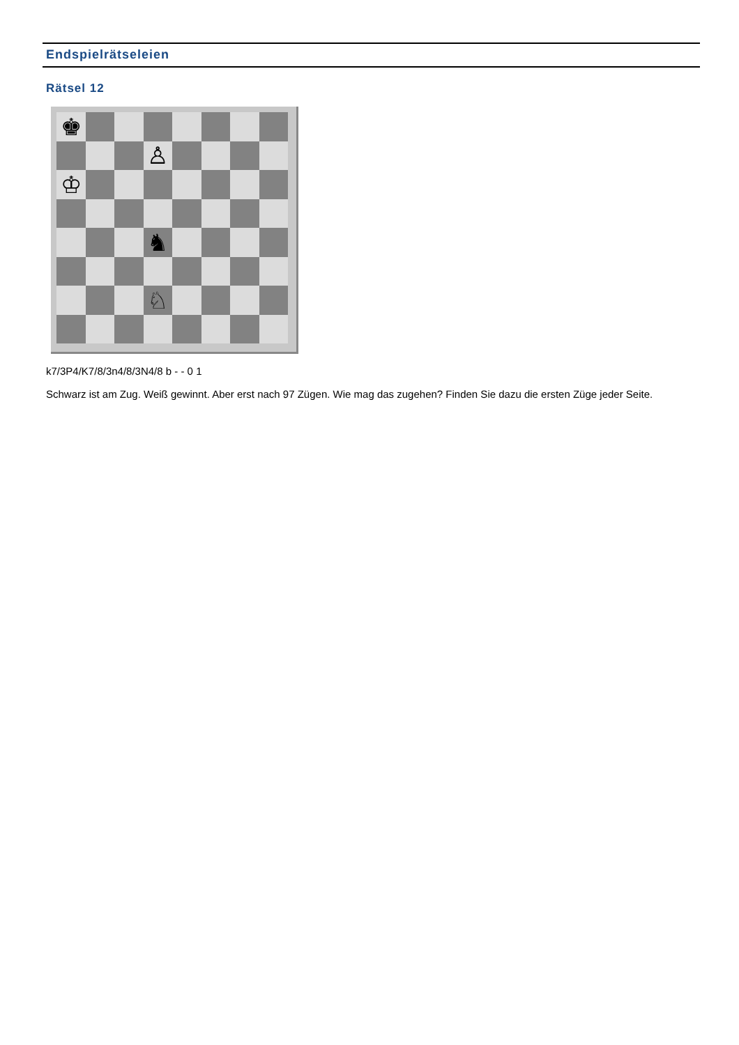Endspielrätseleien
Rätsel 12
♚
♙
♔
♞
♘
k7/3P4/K7/8/3n4/8/3N4/8 b - - 0 1
Schwarz ist am Zug. Weiß gewinnt. Aber erst nach 97 Zügen. Wie mag das zugehen? Finden Sie dazu die ersten Züge jeder Seite.